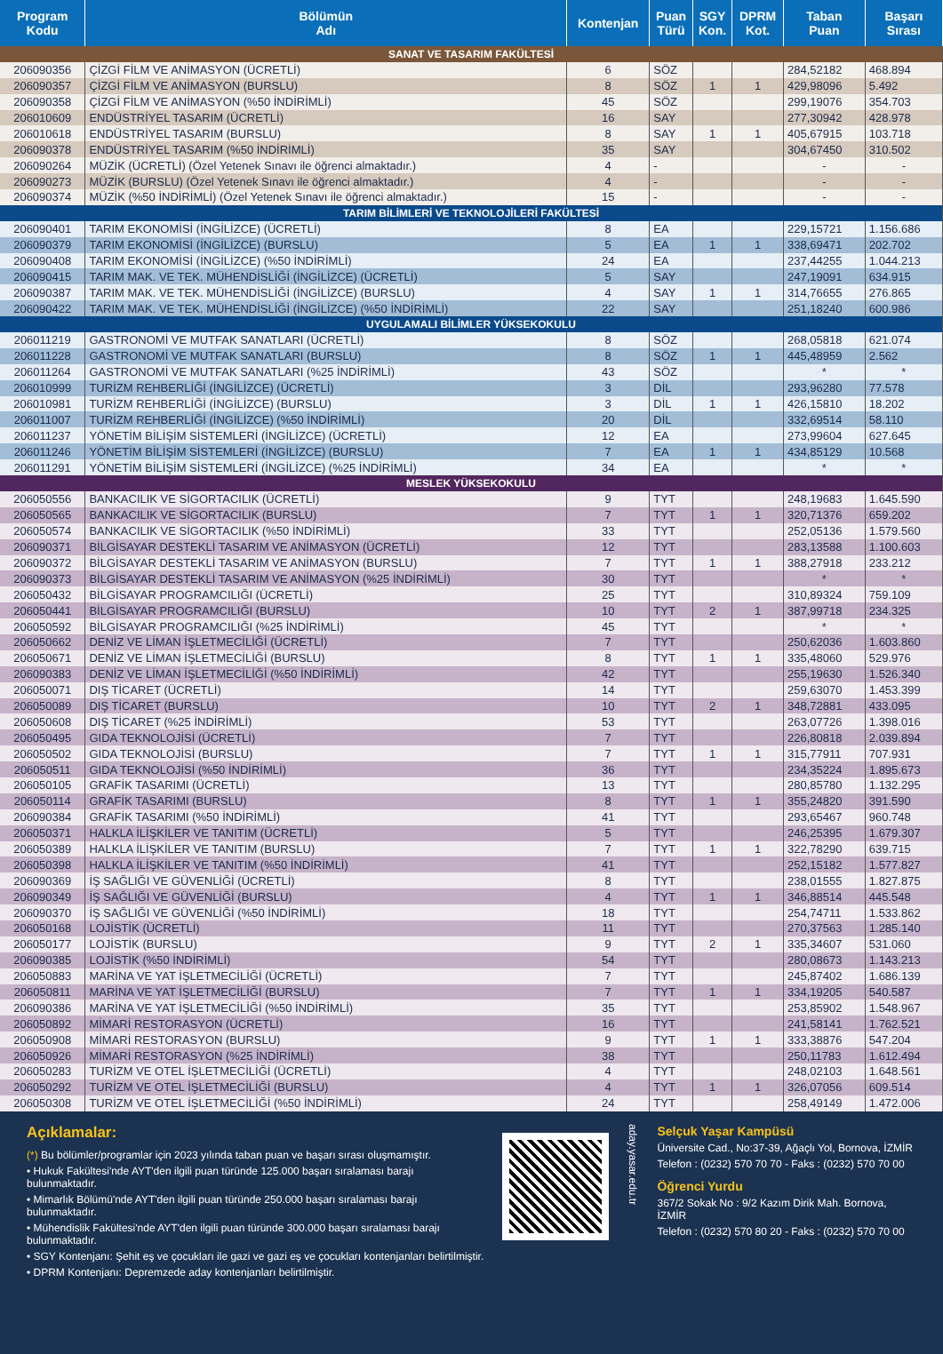| Program Kodu | Bölümün Adı | Kontenjan | Puan Türü | SGY Kon. | DPRM Kot. | Taban Puan | Başarı Sırası |
| --- | --- | --- | --- | --- | --- | --- | --- |
| SANAT VE TASARIM FAKÜLTESİ | | | | | | | |
| 206090356 | ÇİZGİ FİLM VE ANİMASYON (ÜCRETLİ) | 6 | SÖZ | | | 284,52182 | 468.894 |
| 206090357 | ÇİZGİ FİLM VE ANİMASYON (BURSLU) | 8 | SÖZ | 1 | 1 | 429,98096 | 5.492 |
| 206090358 | ÇİZGİ FİLM VE ANİMASYON (%50 İNDİRİMLİ) | 45 | SÖZ | | | 299,19076 | 354.703 |
| 206010609 | ENDÜSTRİYEL TASARIM (ÜCRETLİ) | 16 | SAY | | | 277,30942 | 428.978 |
| 206010618 | ENDÜSTRİYEL TASARIM (BURSLU) | 8 | SAY | 1 | 1 | 405,67915 | 103.718 |
| 206090378 | ENDÜSTRİYEL TASARIM (%50 İNDİRİMLİ) | 35 | SAY | | | 304,67450 | 310.502 |
| 206090264 | MÜZİK (ÜCRETLİ) (Özel Yetenek Sınavı ile öğrenci almaktadır.) | 4 | - | | | - | - |
| 206090273 | MÜZİK (BURSLU) (Özel Yetenek Sınavı ile öğrenci almaktadır.) | 4 | - | | | - | - |
| 206090374 | MÜZİK (%50 İNDİRİMLİ) (Özel Yetenek Sınavı ile öğrenci almaktadır.) | 15 | - | | | - | - |
| TARIM BİLİMLERİ VE TEKNOLOJİLERİ FAKÜLTESİ | | | | | | | |
| 206090401 | TARIM EKONOMİSİ (İNGİLİZCE) (ÜCRETLİ) | 8 | EA | | | 229,15721 | 1.156.686 |
| 206090379 | TARIM EKONOMİSİ (İNGİLİZCE) (BURSLU) | 5 | EA | 1 | 1 | 338,69471 | 202.702 |
| 206090408 | TARIM EKONOMİSİ (İNGİLİZCE) (%50 İNDİRİMLİ) | 24 | EA | | | 237,44255 | 1.044.213 |
| 206090415 | TARIM MAK. VE TEK. MÜHENDİSLİĞİ (İNGİLİZCE) (ÜCRETLİ) | 5 | SAY | | | 247,19091 | 634.915 |
| 206090387 | TARIM MAK. VE TEK. MÜHENDİSLİĞİ (İNGİLİZCE) (BURSLU) | 4 | SAY | 1 | 1 | 314,76655 | 276.865 |
| 206090422 | TARIM MAK. VE TEK. MÜHENDİSLİĞİ (İNGİLİZCE) (%50 İNDİRİMLİ) | 22 | SAY | | | 251,18240 | 600.986 |
| UYGULAMALI BİLİMLER YÜKSEKOKULU | | | | | | | |
| 206011219 | GASTRONOMİ VE MUTFAK SANATLARI (ÜCRETLİ) | 8 | SÖZ | | | 268,05818 | 621.074 |
| 206011228 | GASTRONOMİ VE MUTFAK SANATLARI (BURSLU) | 8 | SÖZ | 1 | 1 | 445,48959 | 2.562 |
| 206011264 | GASTRONOMİ VE MUTFAK SANATLARI (%25 İNDİRİMLİ) | 43 | SÖZ | | | * | * |
| 206010999 | TURİZM REHBERLİĞİ (İNGİLİZCE) (ÜCRETLİ) | 3 | DİL | | | 293,96280 | 77.578 |
| 206010981 | TURİZM REHBERLİĞİ (İNGİLİZCE) (BURSLU) | 3 | DİL | 1 | 1 | 426,15810 | 18.202 |
| 206011007 | TURİZM REHBERLİĞİ (İNGİLİZCE) (%50 İNDİRİMLİ) | 20 | DİL | | | 332,69514 | 58.110 |
| 206011237 | YÖNETİM BİLİŞİM SİSTEMLERİ (İNGİLİZCE) (ÜCRETLİ) | 12 | EA | | | 273,99604 | 627.645 |
| 206011246 | YÖNETİM BİLİŞİM SİSTEMLERİ (İNGİLİZCE) (BURSLU) | 7 | EA | 1 | 1 | 434,85129 | 10.568 |
| 206011291 | YÖNETİM BİLİŞİM SİSTEMLERİ (İNGİLİZCE) (%25 İNDİRİMLİ) | 34 | EA | | | * | * |
| MESLEK YÜKSEKOKULU | | | | | | | |
| 206050556 | BANKACILIK VE SİGORTACILIK (ÜCRETLİ) | 9 | TYT | | | 248,19683 | 1.645.590 |
| 206050565 | BANKACILIK VE SİGORTACILIK (BURSLU) | 7 | TYT | 1 | 1 | 320,71376 | 659.202 |
| 206050574 | BANKACILIK VE SİGORTACILIK (%50 İNDİRİMLİ) | 33 | TYT | | | 252,05136 | 1.579.560 |
| 206090371 | BİLGİSAYAR DESTEKLİ TASARIM VE ANİMASYON (ÜCRETLİ) | 12 | TYT | | | 283,13588 | 1.100.603 |
| 206090372 | BİLGİSAYAR DESTEKLİ TASARIM VE ANİMASYON (BURSLU) | 7 | TYT | 1 | 1 | 388,27918 | 233.212 |
| 206090373 | BİLGİSAYAR DESTEKLİ TASARIM VE ANİMASYON (%25 İNDİRİMLİ) | 30 | TYT | | | * | * |
| 206050432 | BİLGİSAYAR PROGRAMCILIĞI (ÜCRETLİ) | 25 | TYT | | | 310,89324 | 759.109 |
| 206050441 | BİLGİSAYAR PROGRAMCILIĞI (BURSLU) | 10 | TYT | 2 | 1 | 387,99718 | 234.325 |
| 206050592 | BİLGİSAYAR PROGRAMCILIĞI (%25 İNDİRİMLİ) | 45 | TYT | | | * | * |
| 206050662 | DENİZ VE LİMAN İŞLETMECİLİĞİ (ÜCRETLİ) | 7 | TYT | | | 250,62036 | 1.603.860 |
| 206050671 | DENİZ VE LİMAN İŞLETMECİLİĞİ (BURSLU) | 8 | TYT | 1 | 1 | 335,48060 | 529.976 |
| 206090383 | DENİZ VE LİMAN İŞLETMECİLİĞİ (%50 İNDİRİMLİ) | 42 | TYT | | | 255,19630 | 1.526.340 |
| 206050071 | DIŞ TİCARET (ÜCRETLİ) | 14 | TYT | | | 259,63070 | 1.453.399 |
| 206050089 | DIŞ TİCARET (BURSLU) | 10 | TYT | 2 | 1 | 348,72881 | 433.095 |
| 206050608 | DIŞ TİCARET (%25 İNDİRİMLİ) | 53 | TYT | | | 263,07726 | 1.398.016 |
| 206050495 | GIDA TEKNOLOJİSİ (ÜCRETLİ) | 7 | TYT | | | 226,80818 | 2.039.894 |
| 206050502 | GIDA TEKNOLOJİSİ (BURSLU) | 7 | TYT | 1 | 1 | 315,77911 | 707.931 |
| 206050511 | GIDA TEKNOLOJİSİ (%50 İNDİRİMLİ) | 36 | TYT | | | 234,35224 | 1.895.673 |
| 206050105 | GRAFİK TASARIMI (ÜCRETLİ) | 13 | TYT | | | 280,85780 | 1.132.295 |
| 206050114 | GRAFİK TASARIMI (BURSLU) | 8 | TYT | 1 | 1 | 355,24820 | 391.590 |
| 206090384 | GRAFİK TASARIMI (%50 İNDİRİMLİ) | 41 | TYT | | | 293,65467 | 960.748 |
| 206050371 | HALKLA İLİŞKİLER VE TANITIM (ÜCRETLİ) | 5 | TYT | | | 246,25395 | 1.679.307 |
| 206050389 | HALKLA İLİŞKİLER VE TANITIM (BURSLU) | 7 | TYT | 1 | 1 | 322,78290 | 639.715 |
| 206050398 | HALKLA İLİŞKİLER VE TANITIM (%50 İNDİRİMLİ) | 41 | TYT | | | 252,15182 | 1.577.827 |
| 206090369 | İŞ SAĞLIĞI VE GÜVENLİĞİ (ÜCRETLİ) | 8 | TYT | | | 238,01555 | 1.827.875 |
| 206090349 | İŞ SAĞLIĞI VE GÜVENLİĞİ (BURSLU) | 4 | TYT | 1 | 1 | 346,88514 | 445.548 |
| 206090370 | İŞ SAĞLIĞI VE GÜVENLİĞİ (%50 İNDİRİMLİ) | 18 | TYT | | | 254,74711 | 1.533.862 |
| 206050168 | LOJİSTİK (ÜCRETLİ) | 11 | TYT | | | 270,37563 | 1.285.140 |
| 206050177 | LOJİSTİK (BURSLU) | 9 | TYT | 2 | 1 | 335,34607 | 531.060 |
| 206090385 | LOJİSTİK (%50 İNDİRİMLİ) | 54 | TYT | | | 280,08673 | 1.143.213 |
| 206050883 | MARİNA VE YAT İŞLETMECİLİĞİ (ÜCRETLİ) | 7 | TYT | | | 245,87402 | 1.686.139 |
| 206050811 | MARİNA VE YAT İŞLETMECİLİĞİ (BURSLU) | 7 | TYT | 1 | 1 | 334,19205 | 540.587 |
| 206090386 | MARİNA VE YAT İŞLETMECİLİĞİ (%50 İNDİRİMLİ) | 35 | TYT | | | 253,85902 | 1.548.967 |
| 206050892 | MİMARİ RESTORASYON (ÜCRETLİ) | 16 | TYT | | | 241,58141 | 1.762.521 |
| 206050908 | MİMARİ RESTORASYON (BURSLU) | 9 | TYT | 1 | 1 | 333,38876 | 547.204 |
| 206050926 | MİMARİ RESTORASYON (%25 İNDİRİMLİ) | 38 | TYT | | | 250,11783 | 1.612.494 |
| 206050283 | TURİZM VE OTEL İŞLETMECİLİĞİ (ÜCRETLİ) | 4 | TYT | | | 248,02103 | 1.648.561 |
| 206050292 | TURİZM VE OTEL İŞLETMECİLİĞİ (BURSLU) | 4 | TYT | 1 | 1 | 326,07056 | 609.514 |
| 206050308 | TURİZM VE OTEL İŞLETMECİLİĞİ (%50 İNDİRİMLİ) | 24 | TYT | | | 258,49149 | 1.472.006 |
Açıklamalar:
(*) Bu bölümler/programlar için 2023 yılında taban puan ve başarı sırası oluşmamıştır.
• Hukuk Fakültesi'nde AYT'den ilgili puan türünde 125.000 başarı sıralaması barajı bulunmaktadır.
• Mimarlık Bölümü'nde AYT'den ilgili puan türünde 250.000 başarı sıralaması barajı bulunmaktadır.
• Mühendislik Fakültesi'nde AYT'den ilgili puan türünde 300.000 başarı sıralaması barajı bulunmaktadır.
• SGY Kontenjanı: Şehit eş ve çocukları ile gazi ve gazi eş ve çocukları kontenjanları belirtilmiştir.
• DPRM Kontenjanı: Depremzede aday kontenjanları belirtilmiştir.
aday.yasar.edu.tr
Selçuk Yaşar Kampüsü
Üniversite Cad., No:37-39, Ağaçlı Yol, Bornova, İZMİR
Telefon : (0232) 570 70 70 - Faks : (0232) 570 70 00
Öğrenci Yurdu
367/2 Sokak No : 9/2 Kazım Dirik Mah. Bornova, İZMİR
Telefon : (0232) 570 80 20 - Faks : (0232) 570 70 00